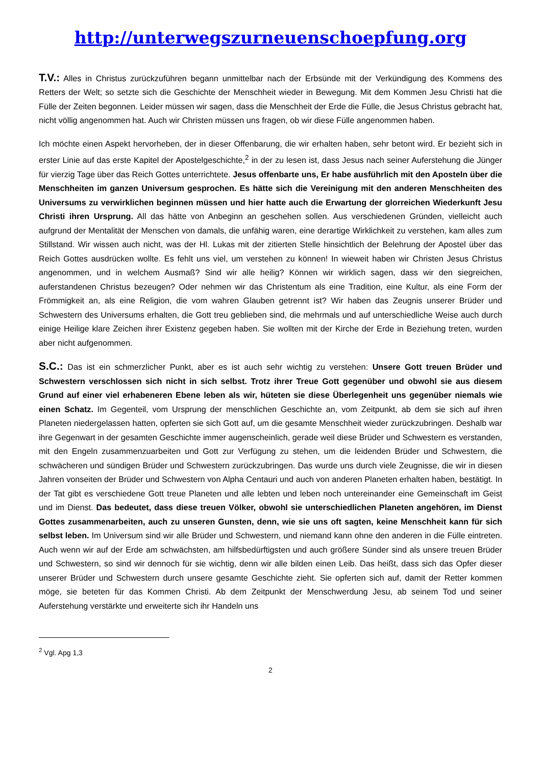http://unterwegszurneuenschoepfung.org
T.V.: Alles in Christus zurückzuführen begann unmittelbar nach der Erbsünde mit der Verkündigung des Kommens des Retters der Welt; so setzte sich die Geschichte der Menschheit wieder in Bewegung. Mit dem Kommen Jesu Christi hat die Fülle der Zeiten begonnen. Leider müssen wir sagen, dass die Menschheit der Erde die Fülle, die Jesus Christus gebracht hat, nicht völlig angenommen hat. Auch wir Christen müssen uns fragen, ob wir diese Fülle angenommen haben.
Ich möchte einen Aspekt hervorheben, der in dieser Offenbarung, die wir erhalten haben, sehr betont wird. Er bezieht sich in erster Linie auf das erste Kapitel der Apostelgeschichte,<sup>2</sup> in der zu lesen ist, dass Jesus nach seiner Auferstehung die Jünger für vierzig Tage über das Reich Gottes unterrichtete. Jesus offenbarte uns, Er habe ausführlich mit den Aposteln über die Menschheiten im ganzen Universum gesprochen. Es hätte sich die Vereinigung mit den anderen Menschheiten des Universums zu verwirklichen beginnen müssen und hier hatte auch die Erwartung der glorreichen Wiederkunft Jesu Christi ihren Ursprung. All das hätte von Anbeginn an geschehen sollen. Aus verschiedenen Gründen, vielleicht auch aufgrund der Mentalität der Menschen von damals, die unfähig waren, eine derartige Wirklichkeit zu verstehen, kam alles zum Stillstand. Wir wissen auch nicht, was der Hl. Lukas mit der zitierten Stelle hinsichtlich der Belehrung der Apostel über das Reich Gottes ausdrücken wollte. Es fehlt uns viel, um verstehen zu können! In wieweit haben wir Christen Jesus Christus angenommen, und in welchem Ausmaß? Sind wir alle heilig? Können wir wirklich sagen, dass wir den siegreichen, auferstandenen Christus bezeugen? Oder nehmen wir das Christentum als eine Tradition, eine Kultur, als eine Form der Frömmigkeit an, als eine Religion, die vom wahren Glauben getrennt ist? Wir haben das Zeugnis unserer Brüder und Schwestern des Universums erhalten, die Gott treu geblieben sind, die mehrmals und auf unterschiedliche Weise auch durch einige Heilige klare Zeichen ihrer Existenz gegeben haben. Sie wollten mit der Kirche der Erde in Beziehung treten, wurden aber nicht aufgenommen.
S.C.: Das ist ein schmerzlicher Punkt, aber es ist auch sehr wichtig zu verstehen: Unsere Gott treuen Brüder und Schwestern verschlossen sich nicht in sich selbst. Trotz ihrer Treue Gott gegenüber und obwohl sie aus diesem Grund auf einer viel erhabeneren Ebene leben als wir, hüteten sie diese Überlegenheit uns gegenüber niemals wie einen Schatz. Im Gegenteil, vom Ursprung der menschlichen Geschichte an, vom Zeitpunkt, ab dem sie sich auf ihren Planeten niedergelassen hatten, opferten sie sich Gott auf, um die gesamte Menschheit wieder zurückzubringen. Deshalb war ihre Gegenwart in der gesamten Geschichte immer augenscheinlich, gerade weil diese Brüder und Schwestern es verstanden, mit den Engeln zusammenzuarbeiten und Gott zur Verfügung zu stehen, um die leidenden Brüder und Schwestern, die schwächeren und sündigen Brüder und Schwestern zurückzubringen. Das wurde uns durch viele Zeugnisse, die wir in diesen Jahren vonseiten der Brüder und Schwestern von Alpha Centauri und auch von anderen Planeten erhalten haben, bestätigt. In der Tat gibt es verschiedene Gott treue Planeten und alle lebten und leben noch untereinander eine Gemeinschaft im Geist und im Dienst. Das bedeutet, dass diese treuen Völker, obwohl sie unterschiedlichen Planeten angehören, im Dienst Gottes zusammenarbeiten, auch zu unseren Gunsten, denn, wie sie uns oft sagten, keine Menschheit kann für sich selbst leben. Im Universum sind wir alle Brüder und Schwestern, und niemand kann ohne den anderen in die Fülle eintreten. Auch wenn wir auf der Erde am schwächsten, am hilfsbedürftigsten und auch größere Sünder sind als unsere treuen Brüder und Schwestern, so sind wir dennoch für sie wichtig, denn wir alle bilden einen Leib. Das heißt, dass sich das Opfer dieser unserer Brüder und Schwestern durch unsere gesamte Geschichte zieht. Sie opferten sich auf, damit der Retter kommen möge, sie beteten für das Kommen Christi. Ab dem Zeitpunkt der Menschwerdung Jesu, ab seinem Tod und seiner Auferstehung verstärkte und erweiterte sich ihr Handeln uns
<sup>2</sup> Vgl. Apg 1,3
2